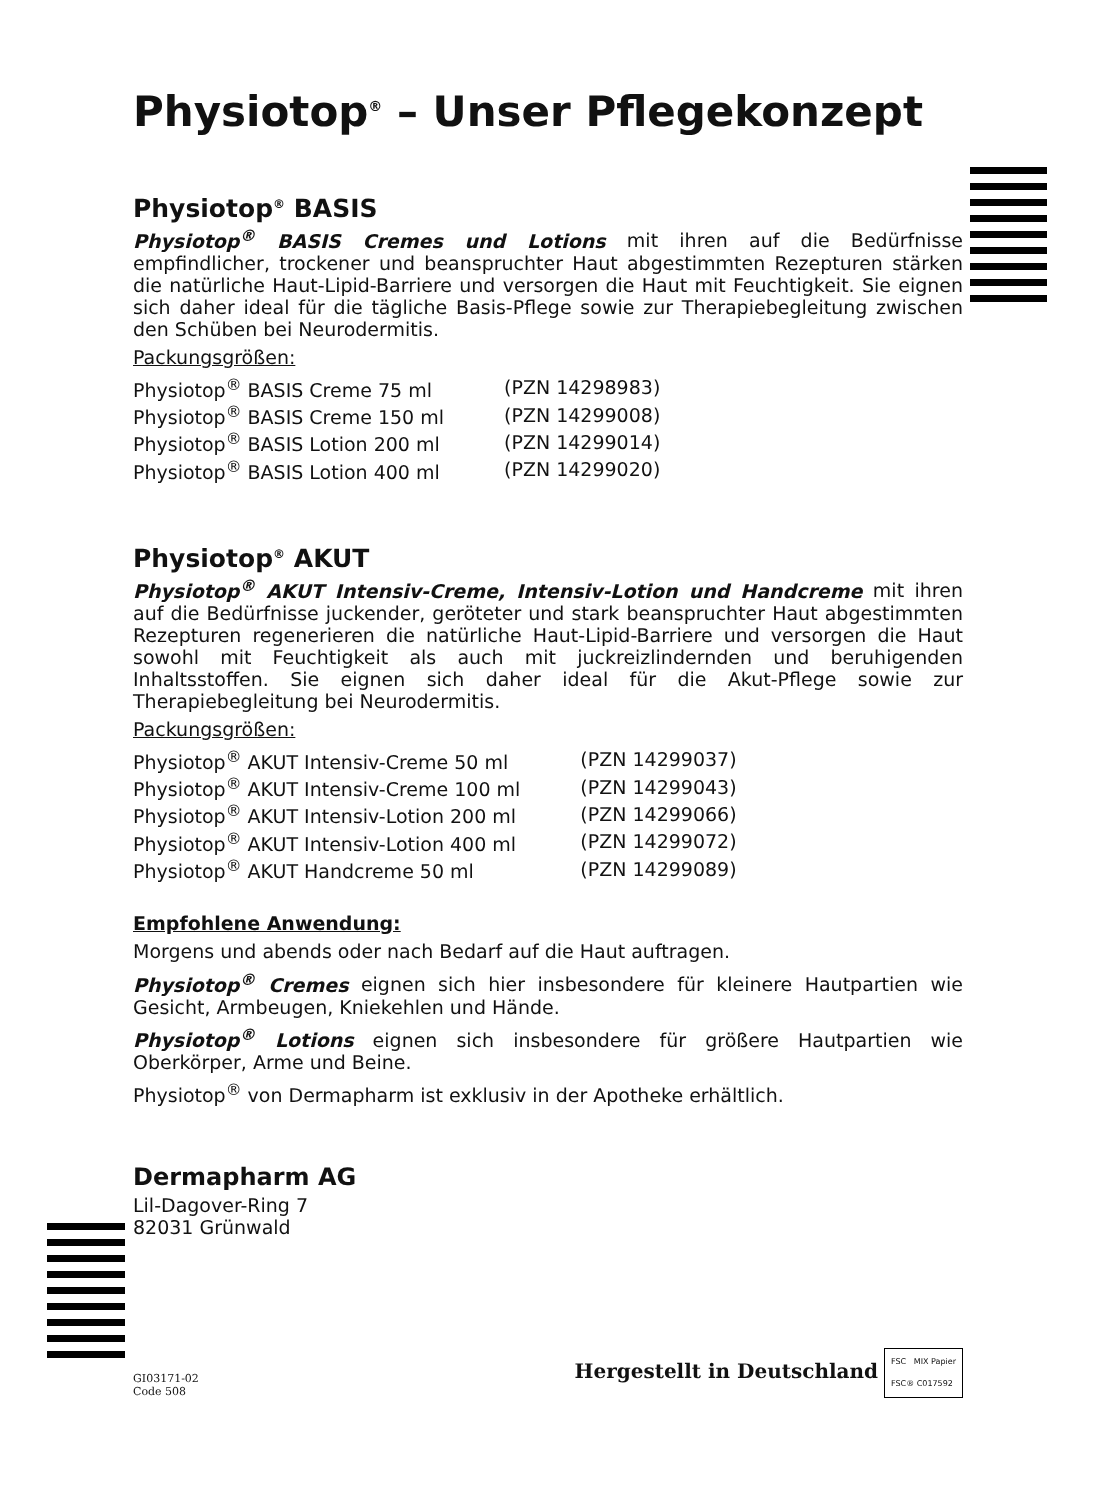Physiotop<sup>®</sup> – Unser Pflegekonzept
Physiotop<sup>®</sup> BASIS
Physiotop<sup>®</sup> BASIS Cremes und Lotions mit ihren auf die Bedürfnisse empfindlicher, trockener und beanspruchter Haut abgestimmten Rezepturen stärken die natürliche Haut-Lipid-Barriere und versorgen die Haut mit Feuchtigkeit. Sie eignen sich daher ideal für die tägliche Basis-Pflege sowie zur Therapiebegleitung zwischen den Schüben bei Neurodermitis.
Packungsgrößen:
| Physiotop<sup>®</sup> BASIS Creme 75 ml | (PZN 14298983) |
| Physiotop<sup>®</sup> BASIS Creme 150 ml | (PZN 14299008) |
| Physiotop<sup>®</sup> BASIS Lotion 200 ml | (PZN 14299014) |
| Physiotop<sup>®</sup> BASIS Lotion 400 ml | (PZN 14299020) |
Physiotop<sup>®</sup> AKUT
Physiotop<sup>®</sup> AKUT Intensiv-Creme, Intensiv-Lotion und Handcreme mit ihren auf die Bedürfnisse juckender, geröteter und stark beanspruchter Haut abgestimmten Rezepturen regenerieren die natürliche Haut-Lipid-Barriere und versorgen die Haut sowohl mit Feuchtigkeit als auch mit juckreizlindernden und beruhigenden Inhaltsstoffen. Sie eignen sich daher ideal für die Akut-Pflege sowie zur Therapiebegleitung bei Neurodermitis.
Packungsgrößen:
| Physiotop<sup>®</sup> AKUT Intensiv-Creme 50 ml | (PZN 14299037) |
| Physiotop<sup>®</sup> AKUT Intensiv-Creme 100 ml | (PZN 14299043) |
| Physiotop<sup>®</sup> AKUT Intensiv-Lotion 200 ml | (PZN 14299066) |
| Physiotop<sup>®</sup> AKUT Intensiv-Lotion 400 ml | (PZN 14299072) |
| Physiotop<sup>®</sup> AKUT Handcreme 50 ml | (PZN 14299089) |
Empfohlene Anwendung:
Morgens und abends oder nach Bedarf auf die Haut auftragen.
Physiotop<sup>®</sup> Cremes eignen sich hier insbesondere für kleinere Hautpartien wie Gesicht, Armbeugen, Kniekehlen und Hände.
Physiotop<sup>®</sup> Lotions eignen sich insbesondere für größere Hautpartien wie Oberkörper, Arme und Beine.
Physiotop<sup>®</sup> von Dermapharm ist exklusiv in der Apotheke erhältlich.
Dermapharm AG
Lil-Dagover-Ring 7
82031 Grünwald
GI03171-02
Code 508
Hergestellt in Deutschland FSC MIX Papier
FSC® C017592